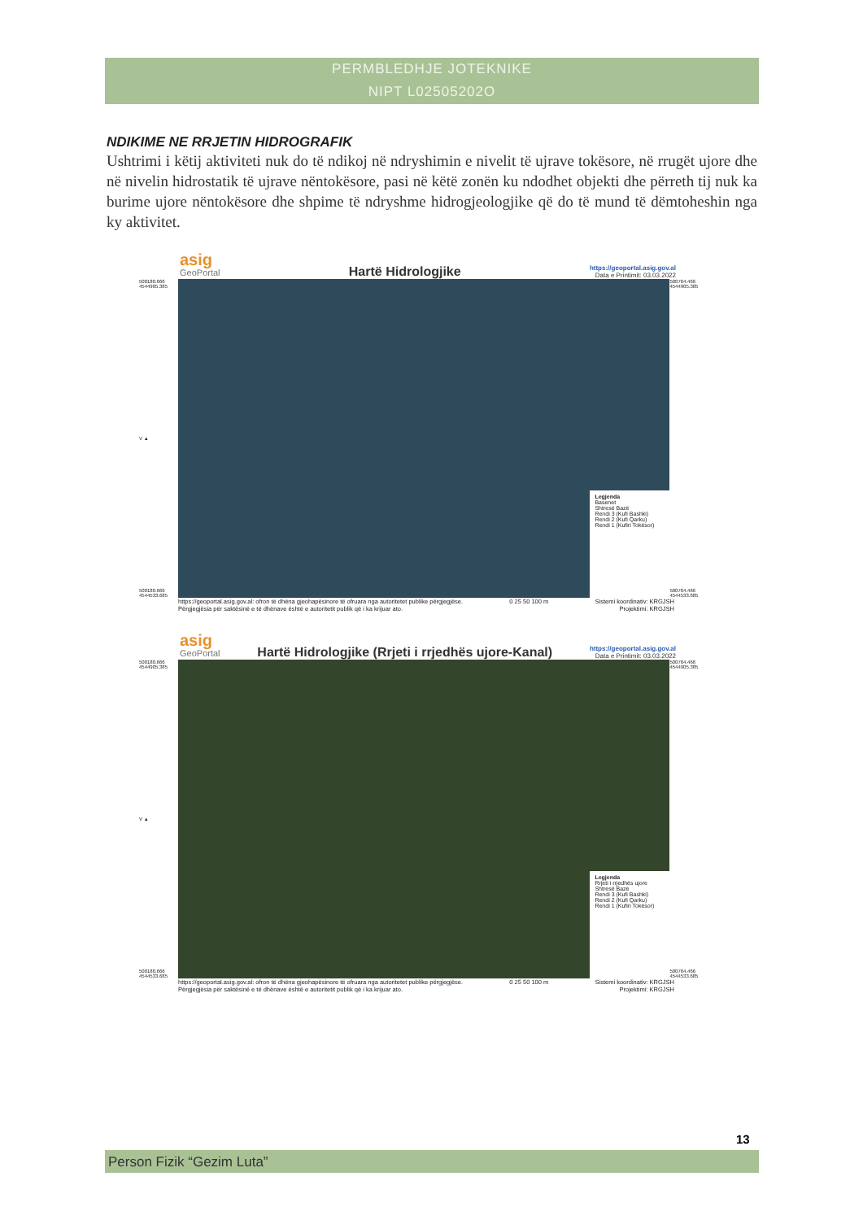PERMBLEDHJE JOTEKNIKE
NIPT L02505202O
NDIKIME NE RRJETIN HIDROGRAFIK
Ushtrimi i këtij aktiviteti nuk do të ndikoj në ndryshimin e nivelit të ujrave tokësore, në rrugët ujore dhe në nivelin hidrostatik të ujrave nëntokësore, pasi në këtë zonën ku ndodhet objekti dhe përreth tij nuk ka burime ujore nëntokësore dhe shpime të ndryshme hidrogjeologjike që do të mund të dëmtoheshin nga ky aktivitet.
asig
GeoPortal
Hartë Hidrologjike
https://geoportal.asig.gov.al
Data e Printimit: 03.03.2022
500180.666 4544905.385
V ▲
500180.666 4544533.685
Legjenda
Basenet
Shtresë Bazë
Rendi 3 (Kufi Bashki)
Rendi 2 (Kufi Qarku)
Rendi 1 (Kufiri Tokësor)
500764.466 4544905.385
500764.466 4544533.685
https://geoportal.asig.gov.al: ofron të dhëna gjeohapësinore të ofruara nga autoritetet publike përgjegjëse.
Përgjegjësia për saktësinë e të dhënave është e autoritetit publik që i ka krijuar ato.
0 25 50 100 m Sistemi koordinativ: KRGJSH
Projektimi: KRGJSH
asig
GeoPortal
Hartë Hidrologjike (Rrjeti i rrjedhës ujore-Kanal)
https://geoportal.asig.gov.al
Data e Printimit: 03.03.2022
500180.666 4544905.385
V ▲
500180.666 4544533.685
Legjenda
Rrjeti i rrjedhës ujore
Shtresë Bazë
Rendi 3 (Kufi Bashki)
Rendi 2 (Kufi Qarku)
Rendi 1 (Kufiri Tokësor)
500764.466 4544905.385
500764.466 4544533.685
https://geoportal.asig.gov.al: ofron të dhëna gjeohapësinore të ofruara nga autoritetet publike përgjegjëse.
Përgjegjësia për saktësinë e të dhënave është e autoritetit publik që i ka krijuar ato.
0 25 50 100 m Sistemi koordinativ: KRGJSH
Projektimi: KRGJSH
13
Person Fizik “Gezim Luta”